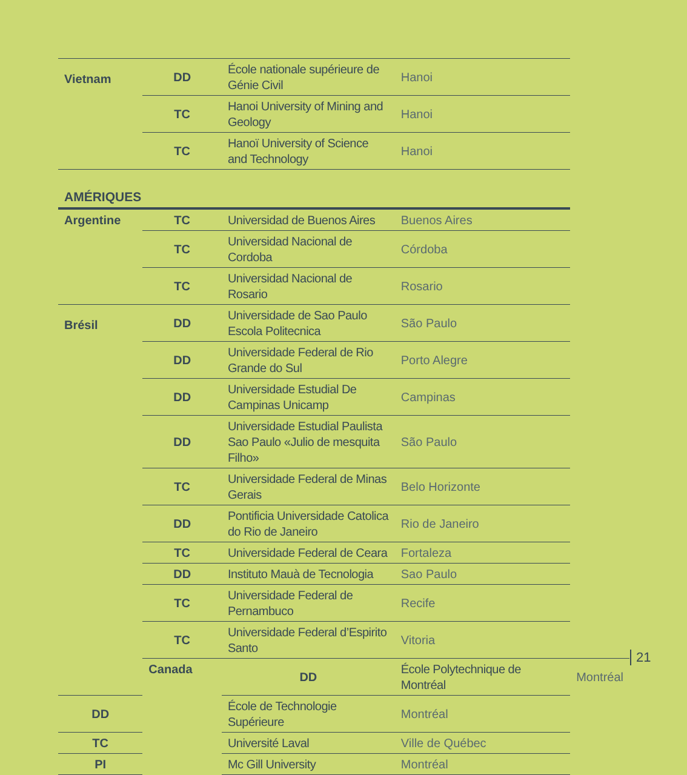| Vietnam | DD | École nationale supérieure de Génie Civil | Hanoi | |
| | TC | Hanoi University of Mining and Geology | Hanoi | |
| | TC | Hanoï University of Science and Technology | Hanoi | |
| AMÉRIQUES | | | | |
| Argentine | TC | Universidad de Buenos Aires | Buenos Aires | |
| | TC | Universidad Nacional de Cordoba | Córdoba | |
| | TC | Universidad Nacional de Rosario | Rosario | |
| Brésil | DD | Universidade de Sao Paulo Escola Politecnica | São Paulo | |
| | DD | Universidade Federal de Rio Grande do Sul | Porto Alegre | |
| | DD | Universidade Estudial De Campinas Unicamp | Campinas | |
| | DD | Universidade Estudial Paulista Sao Paulo «Julio de mesquita Filho» | São Paulo | |
| | TC | Universidade Federal de Minas Gerais | Belo Horizonte | |
| | DD | Pontificia Universidade Catolica do Rio de Janeiro | Rio de Janeiro | |
| | TC | Universidade Federal de Ceara | Fortaleza | |
| | DD | Instituto Mauà de Tecnologia | Sao Paulo | |
| | TC | Universidade Federal de Pernambuco | Recife | |
| | TC | Universidade Federal d’Espirito Santo | Vitoria | |
| | Canada | DD | École Polytechnique de Montréal | Montréal |
| DD | | École de Technologie Supérieure | Montréal | |
| TC | | Université Laval | Ville de Québec | |
| PI | | Mc Gill University | Montréal | |
21